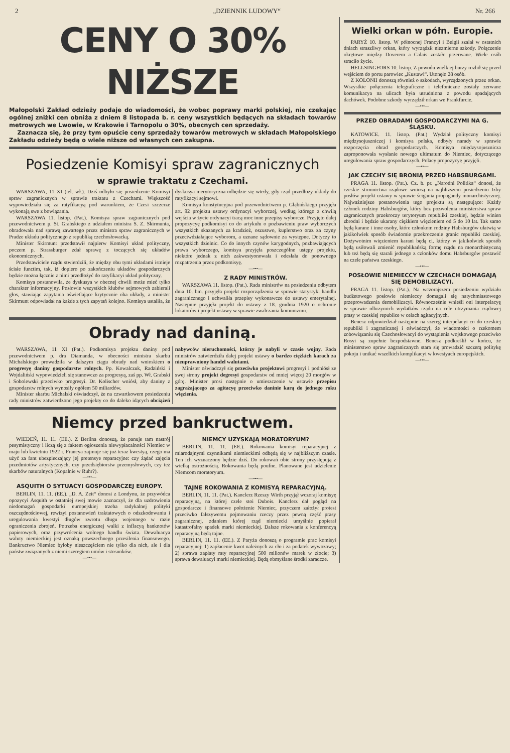2 „DZIENNIK LUDOWY“Nr. 266
CENY O 30% NIŻSZE
Małopolski Zakład odzieży podaje do wiadomości, że wobec poprawy marki polskiej, nie czekając ogólnej zniżki cen obniża z dniem 8 listopada b. r. ceny wszystkich będących na składach towarów metrowych we Lwowie, w Krakowie i Tarnopolu o 30%, obecnych cen sprzedaży.
Zaznacza się, że przy tym opuście ceny sprzedaży towarów metrowych w składach Małopolskiego Zakładu odzieży będą o wiele niższe od własnych cen zakupna.
Posiedzenie Komisyi spraw zagranicznych
w sprawie traktatu z Czechami.
WARSZAWA, 11 XI (tel. wł.). Dziś odbyło się posiedzenie Komisyi spraw zagranicznych w sprawie traktatu z Czechami. Większość wypowiedziała się za ratyfikacyą pod warunkiem, że Czesi szczerze wykonają swe z bowiązania.
WARSZAWA 11. listop. (Pat.). Komisya spraw zagranicznych pod przewodnictwem p. St. Grabskiego z udziałem ministra S. Z. Skirmunta, obradowała nad sprawą zawartego przez ministra spraw zagranicznych w Pradze układu politycznego z republiką czechosłowacką.
Minister Skirmunt przedstawił najpierw Komisyi układ polityczny, poczem p. Strassburger zdał sprawę z toczących się układów ekonomicznych.
Przedstawiciele rządu stwierdzili, że między obu tymi układami istnieje ścisłe functim, tak, iż dopiero po zakończeniu układów gospodarczych będzie można łącznie z nimi przedłożyć do ratyfikacyi układ polityczny.
Komisya postanowiła, że dyskusya w obecnej chwili może mieć tylko charakter informacyjny. Posłowie wszystkich klubów sejmowych zabierali głos, stawiając zapytania oświetlające krytycznie oba układy, a minister Skirmunt odpowiadał na każde z tych zapytań kolejno. Komisya ustaliła, że dyskusya merytoryczna odbędzie się wtedy, gdy rząd przedłoży układy do ratyfikacyi sejmowi.
Komisya konstytucyjna pod przewodnictwem p. Głąbińskiego przyjęła art. 92 projektu ustawy ordynacyi wyborczej, według którego z chwilą wejścia w życie ordynacyi tracą moc inne przepisy wyborcze. Przyjęto dalej propozycyę podkomisyi co do artykułu o pozbawieniu praw wyborczych wszystkich skazanych za kradzież, oszustwo, kuplerstwo oraz za czyny przeciwdziałające wyborom, a uznane sądownie za występne. Dotyczy to wszystkich dzielnic. Co do innych czynów karygodnych, pozbawiających prawa wyborczego, komisya przyjęła poszczególne ustępy projektu, niektóre jednak z nich zakwestyonowała i odesłała do ponownego rozpatrzenia przez podkomisyę.
—•••—
Z RADY MINISTRÓW.
WARSZAWA 11. listop. (Pat.). Rada ministrów na posiedzeniu odbytem dnia 10. bm. przyjęła projekt rozporządzenia w sprawie statystyki handlu zagranicznego i uchwaliła przepisy wykonawcze do ustawy emerytalnej. Następnie przyjęła projekt do ustawy z 18. grudnia 1920 o ochronie lokatorów i projekt ustawy w sprawie zwalczania komunizmu.
Obrady nad daniną.
WARSZAWA, 11 XI (Pat.). Podkomisya projektu daniny pod przewodnictwem p. dra Diamanda, w obecności ministra skarbu Michalskiego prowadziła w dalszym ciągu obrady nad wnioskiem o progresyę daniny gospodarstw rolnych. Pp. Kowalczuk, Radziński i Wojdaliński wypowiedzieli się stanowczo za progresyą, zaś pp. Wł. Grabski i Sobolewski przeciwko progresyi. Dr. Kolischer wniósł, aby daniny z gospodarstw rolnych wynosiły ogółem 50 miliardów.
Minister skarbu Michalski oświadczył, że na czwartkowem posiedzeniu rady ministrów zatwierdzono jego projekty co do daleko idących obciążeń nabywców nieruchomości, którzy je nabyli w czasie wojny. Rada ministrów zatwierdziła dalej projekt ustawy o bardzo ciężkich karach za nieuprawniony handel walutami.
Minister oświadczył się przeciwko projektowi progresyi i podniósł ze swej strony projekt degresyi gospodarstw od mniej więcej 20 morgów w górę. Minister prosi następnie o umieszczenie w ustawie przepisu zagrażającego za agitacyę przeciwko daninie karą do jednego roku więzienia.
Niemcy przed bankructwem.
WIEDEŃ, 11. 11. (EE.). Z Berlina donoszą, że panuje tam nastrój pesymistyczny i liczą się z faktem ogłoszenia niewypłacalności Niemiec w maju lub kwietniu 1922 r. Francya zajmuje się już teraz kwestyą, czego ma użyć za fant ubezpieczający jej pretensye reparacyjne: czy żądać zajęcia przedmiotów artystycznych, czy przedsiębiorstw przemysłowych, czy też skarbów naturalnych (Kopalnie w Ruhr?).
—•••—
ASQUITH O SYTUACYI GOSPODARCZEJ EUROPY.
BERLIN, 11. 11. (EE.). „D. A. Zeit“ donosi z Londynu, że przywódca opozycyi Asquith w ostatniej swej mowie zaznaczył, że dla uzdrowienia niedomagań gospodarki europejskiej trzeba radykalnej polityki oszczędnościowej, rewizyi postanowień traktatowych o odszkodowaniu i uregulowania kwestyi długów zwrotu długu wojennego w razie ograniczenia zbrojeń. Potrzeba energicznej walki z inflacyą banknotów papierowych, oraz przywrócenia wolnego handlu świata. Dewaluacya waluty niemieckiej jest oznaką powszechnego przesilenia finansowego. Bankructwo Niemiec byłoby nieszczęściem nie tylko dla nich, ale i dla państw związanych z niemi szeregiem umów i stosunków.
—•••—
NIEMCY UZYSKAJĄ MORATORYUM?
BERLIN, 11. 11. (EE.). Rokowania komisyi reparacyjnej z miarodajnymi czynnikami niemieckimi odbędą się w najbliższym czasie. Ten ich wyznaczony będzie dziś. Do rokowań obie strony przystępują z wielką ostrożnością. Rokowania będą poufne. Planowane jest udzielenie Niemcom moratoryum.
—•••—
TAJNE ROKOWANIA Z KOMISYĄ REPARACYJNĄ.
BERLIN, 11. 11. (Pat.). Kanclerz Rzeszy Wirth przyjął wczoraj komisyę reparacyjną, na której czele stoi Dubois. Kanclerz dał pogląd na gospodarcze i finansowe położenie Niemiec, przyczem założył protest przeciwko fałszywemu pojmowaniu rzeczy przez pewną część prasy zagranicznej, zdaniem której rząd niemiecki umyślnie popierał katastrofalny spadek marki niemieckiej. Dalsze rokowania z konferencyą reparacyjną będą tajne.
BERLIN, 11. 11. (EE.). Z Paryża donoszą o programie prac komisyi reparacyjnej: 1) zapłacenie kwot należnych za cło i za podatek wywozowy; 2) sprawa zapłaty raty reparacyjnej 500 milionów marek w złocie; 3) sprawa dewaluacyi marki niemieckiej. Będą obmyślane środki zaradcze.
Wielki orkan w półn. Europie.
PARYŻ 10. listop. W północnej Francyi i Belgii szalał w ostatnich dniach straszliwy orkan, który wyrządził niezmierne szkody. Połączenie okrętowe między Doverem a Calais zostało przerwane. Wiele osób straciło życie.
HELLSINGFORS 10. listop. Z powodu wielkiej burzy rozbił się przed wejściem do portu parowiec „Kustawi“. Utonęło 28 osób.
Z KOLONII donoszą również o szkodach, wyrządzonych przez orkan. Wszystkie połączenia telegraficzne i telefoniczne zostały zerwane komunikacya na ulicach była utrudniona z powodu spadających dachówek. Podobne szkody wyrządził orkan we Frankfurcie.
—•••—
PRZED OBRADAMI GOSPODARCZYMI NA G. ŚLĄSKU.
KATOWICE. 11. listop. (Pat.) Wydział polityczny komisyi międzysojuszniczej i komisya polska, odbyły narady w sprawie rozpoczęcia obrad gospodarczych. Komisya międzysojusznicza zaproponowała wysłanie nowego ultimatum do Niemiec, dotyczącego uregulowania spraw gospodarczych. Polacy propozycyę przyjęli.
—••—
JAK CZECHY SIĘ BRONIĄ PRZED HABSBURGAMI.
PRAGA 11. listop. (Pat.). Cz. b. pr. „Narodni Politika“ donosi, że czeskie stronnictwa rządowe wniosą na najbliższem posiedzeniu Izby posłów projekt ustawy w sprawie ścigania propagandy monarchistycznej. Najważniejsze postanowienia tego projektu są następujące: Każdy członek rodziny Habsburgów, który bez pozwolenia ministerstwa spraw zagranicznych przekroczy terytoryum republiki czeskiej, będzie winien zbrodni i będzie ukarany ciężkiem więzieniem od 5 do 10 lat. Tak samo będą karane i inne osoby, które członkom rodziny Habsburgów ułatwią w jakikolwiek sposób świadomie przekroczenie granic republiki czeskiej. Dożywotnim więzieniem karani będą ci, którzy w jakikolwiek sposób będą usiłowali zmienić republikańską formę rządu na monarchistyczną lub też będą się starali jednego z członków domu Habsburgów postawić na czele państwa czeskiego.
—•••—
POSŁOWIE NIEMIECCY W CZECHACH DOMAGAJĄ SIĘ DEMOBILIZACYI.
PRAGA 11. listop. (Pat.). Na wczorajszem posiedzeniu wydziału budżetowego posłowie niemieccy domagali się natychmiastowego przeprowadzenia demobilizacyi. Równocześnie wnieśli oni interpelacyę w sprawie olbrzymich wydatków rządu na cele utrzymania rządowej prasy w czeskiej republice w celach agitacyjnych.
Benesz odpowiedział następnie na szereg interpelacyi co do czeskiej republiki i zagranicznej i oświadczył, że wiadomości o rzekomem zobowiązaniu się Czechosłowacyi do wystąpienia wojskowego przeciwko Rosyi są zupełnie bezpodstawne. Benesz podkreślił w końcu, że ministerstwo spraw zagranicznych stara się prowadzić szczerą politykę pokoju i unikać wszelkich komplikacyi w kwestyach europejskich.
—•••—